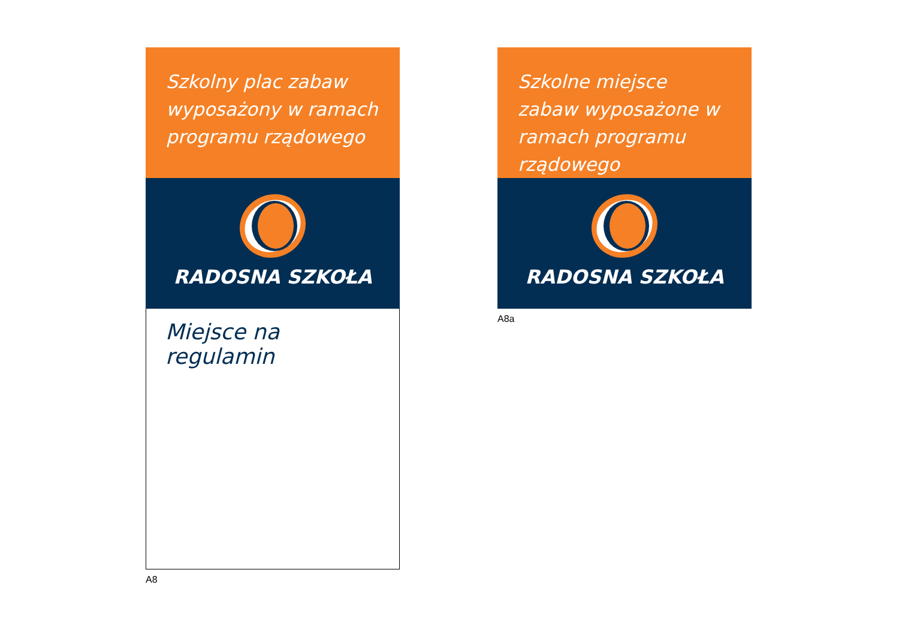Szkolny plac zabaw wyposażony w ramach programu rządowego
RADOSNA SZKOŁA
Miejsce na regulamin
A8
Szkolne miejsce zabaw wyposażone w ramach programu rządowego
RADOSNA SZKOŁA
A8a